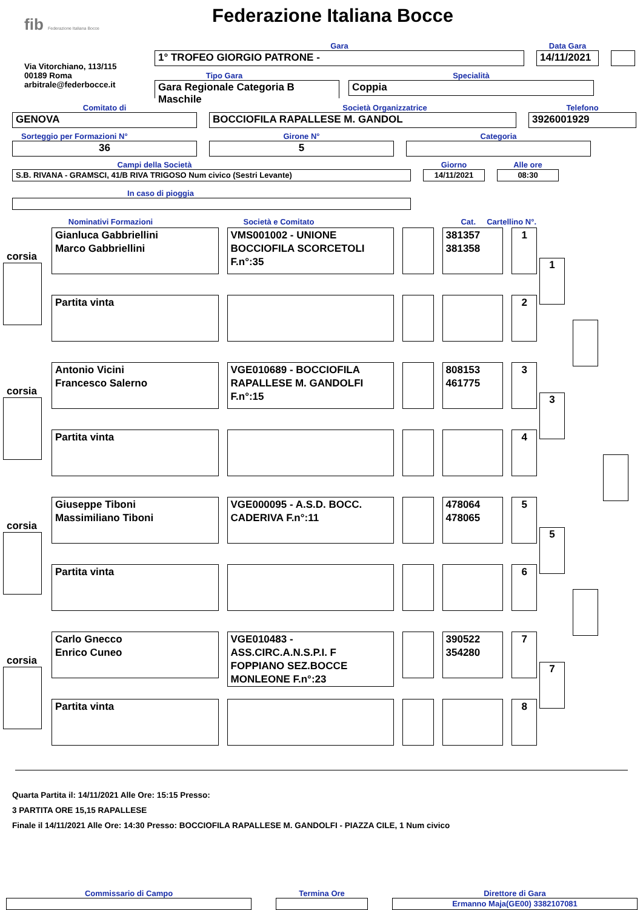fib Federazione Italiana Bocce
Federazione Italiana Bocce
Via Vitorchiano, 113/115
00189 Roma
arbitrale@federbocce.it
Gara
1° TROFEO GIORGIO PATRONE -
Data Gara
14/11/2021
Tipo Gara
Gara Regionale Categoria B
Maschile
Specialità
Coppia
Comitato di
GENOVA
Società Organizzatrice
BOCCIOFILA RAPALLESE M. GANDOL
Telefono
3926001929
Sorteggio per Formazioni N°
36
Girone N°
5
Categoria
Campi della Società
S.B. RIVANA - GRAMSCI, 41/B RIVA TRIGOSO Num civico (Sestri Levante)
Giorno
14/11/2021
Alle ore
08:30
In caso di pioggia
Nominativi Formazioni Società e Comitato Cat. Cartellino N°.
corsia
Gianluca Gabbriellini
Marco Gabbriellini
VMS001002 - UNIONE BOCCIOFILA SCORCETOLI F.n°:35
381357
381358
1
Partita vinta 2
1
corsia
Antonio Vicini
Francesco Salerno
VGE010689 - BOCCIOFILA RAPALLESE M. GANDOLFI F.n°:15
808153
461775
3
Partita vinta 4
3
corsia
Giuseppe Tiboni
Massimiliano Tiboni
VGE000095 - A.S.D. BOCC. CADERIVA F.n°:11
478064
478065
5
Partita vinta 6
5
corsia
Carlo Gnecco
Enrico Cuneo
VGE010483 - ASS.CIRC.A.N.S.P.I. F FOPPIANO SEZ.BOCCE MONLEONE F.n°:23
390522
354280
7
Partita vinta 8
7
Quarta Partita il: 14/11/2021 Alle Ore: 15:15 Presso:
3 PARTITA ORE 15,15 RAPALLESE
Finale il 14/11/2021 Alle Ore: 14:30 Presso: BOCCIOFILA RAPALLESE M. GANDOLFI - PIAZZA CILE, 1 Num civico
Commissario di Campo
Termina Ore
Direttore di Gara
Ermanno Maja(GE00) 3382107081